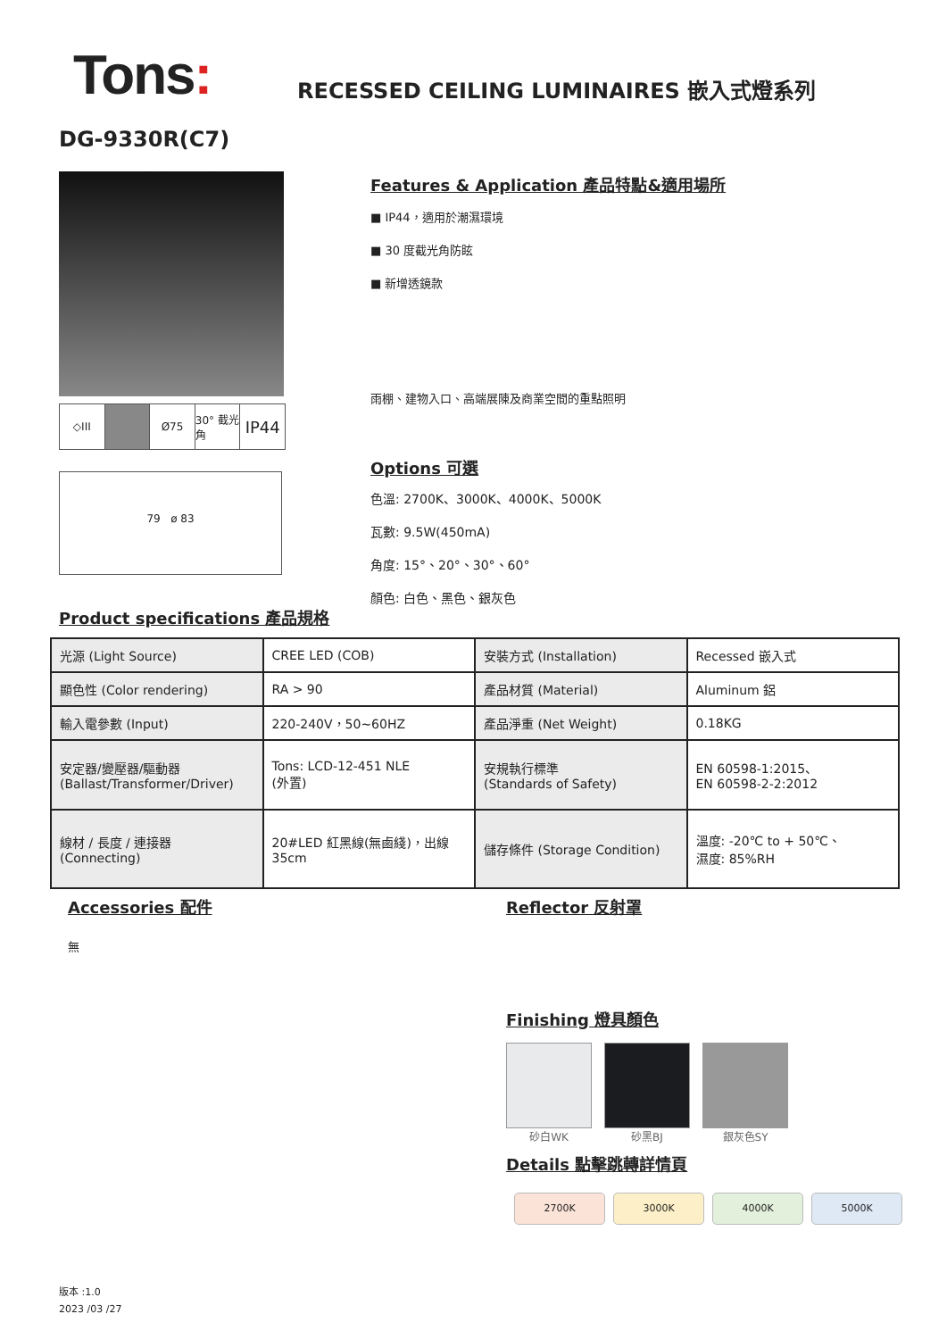Tons:
RECESSED CEILING LUMINAIRES 嵌入式燈系列
DG-9330R(C7)
◇III Ø75 30° 截光角
IP44
79 ø 83
Features & Application 產品特點&適用場所
■ IP44，適用於潮濕環境
■ 30 度截光角防眩
■ 新增透鏡款
雨棚、建物入口、高端展陳及商業空間的重點照明
Options 可選
色溫: 2700K、3000K、4000K、5000K
瓦數: 9.5W(450mA)
角度: 15°、20°、30°、60°
顏色: 白色、黑色、銀灰色
Product specifications 產品規格
| 光源 (Light Source) | CREE LED (COB) | 安裝方式 (Installation) | Recessed 嵌入式 |
| 顯色性 (Color rendering) | RA > 90 | 產品材質 (Material) | Aluminum 鋁 |
| 輸入電參數 (Input) | 220-240V，50~60HZ | 產品淨重 (Net Weight) | 0.18KG |
| 安定器/變壓器/驅動器 (Ballast/Transformer/Driver) | Tons: LCD-12-451 NLE (外置) | 安規執行標準 (Standards of Safety) | EN 60598-1:2015、 EN 60598-2-2:2012 |
| 線材 / 長度 / 連接器 (Connecting) | 20#LED 紅黑線(無鹵綫)，出線 35cm | 儲存條件 (Storage Condition) | 溫度: -20℃ to + 50℃、 濕度: 85%RH |
Accessories 配件
無
Reflector 反射罩
Finishing 燈具顏色
砂白WK 砂黑BJ 銀灰色SY
Details 點擊跳轉詳情頁
2700K 3000K 4000K 5000K
版本 :1.0
2023 /03 /27